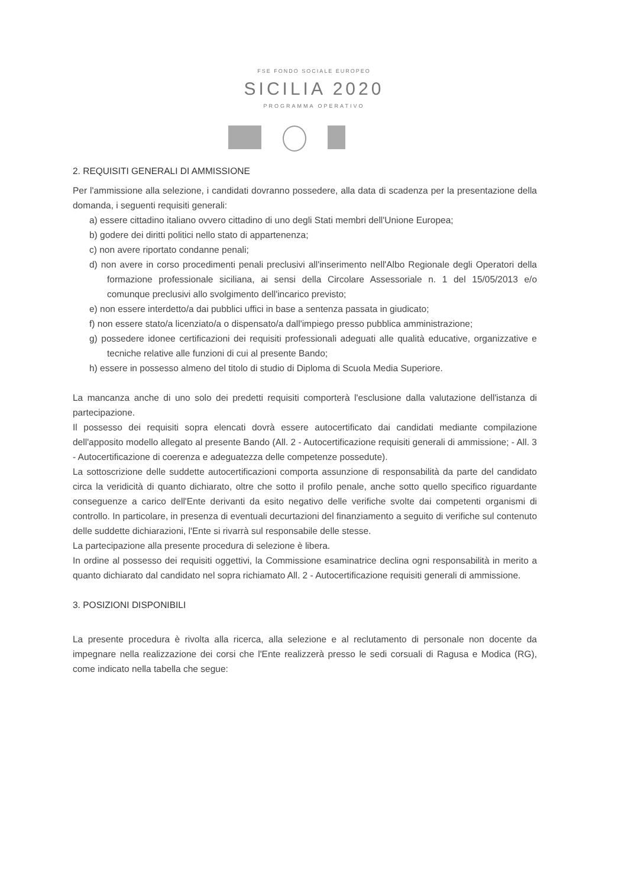FSE FONDO SOCIALE EUROPEO
SICILIA 2020
PROGRAMMA OPERATIVO
2. REQUISITI GENERALI DI AMMISSIONE
Per l'ammissione alla selezione, i candidati dovranno possedere, alla data di scadenza per la presentazione della domanda, i seguenti requisiti generali:
a) essere cittadino italiano ovvero cittadino di uno degli Stati membri dell'Unione Europea;
b) godere dei diritti politici nello stato di appartenenza;
c) non avere riportato condanne penali;
d) non avere in corso procedimenti penali preclusivi all'inserimento nell'Albo Regionale degli Operatori della formazione professionale siciliana, ai sensi della Circolare Assessoriale n. 1 del 15/05/2013 e/o comunque preclusivi allo svolgimento dell'incarico previsto;
e) non essere interdetto/a dai pubblici uffici in base a sentenza passata in giudicato;
f) non essere stato/a licenziato/a o dispensato/a dall'impiego presso pubblica amministrazione;
g) possedere idonee certificazioni dei requisiti professionali adeguati alle qualità educative, organizzative e tecniche relative alle funzioni di cui al presente Bando;
h) essere in possesso almeno del titolo di studio di Diploma di Scuola Media Superiore.
La mancanza anche di uno solo dei predetti requisiti comporterà l'esclusione dalla valutazione dell'istanza di partecipazione.
Il possesso dei requisiti sopra elencati dovrà essere autocertificato dai candidati mediante compilazione dell'apposito modello allegato al presente Bando (All. 2 - Autocertificazione requisiti generali di ammissione; - All. 3 - Autocertificazione di coerenza e adeguatezza delle competenze possedute).
La sottoscrizione delle suddette autocertificazioni comporta assunzione di responsabilità da parte del candidato circa la veridicità di quanto dichiarato, oltre che sotto il profilo penale, anche sotto quello specifico riguardante conseguenze a carico dell'Ente derivanti da esito negativo delle verifiche svolte dai competenti organismi di controllo. In particolare, in presenza di eventuali decurtazioni del finanziamento a seguito di verifiche sul contenuto delle suddette dichiarazioni, l'Ente si rivarrà sul responsabile delle stesse.
La partecipazione alla presente procedura di selezione è libera.
In ordine al possesso dei requisiti oggettivi, la Commissione esaminatrice declina ogni responsabilità in merito a quanto dichiarato dal candidato nel sopra richiamato All. 2 - Autocertificazione requisiti generali di ammissione.
3. POSIZIONI DISPONIBILI
La presente procedura è rivolta alla ricerca, alla selezione e al reclutamento di personale non docente da impegnare nella realizzazione dei corsi che l'Ente realizzerà presso le sedi corsuali di Ragusa e Modica (RG), come indicato nella tabella che segue: